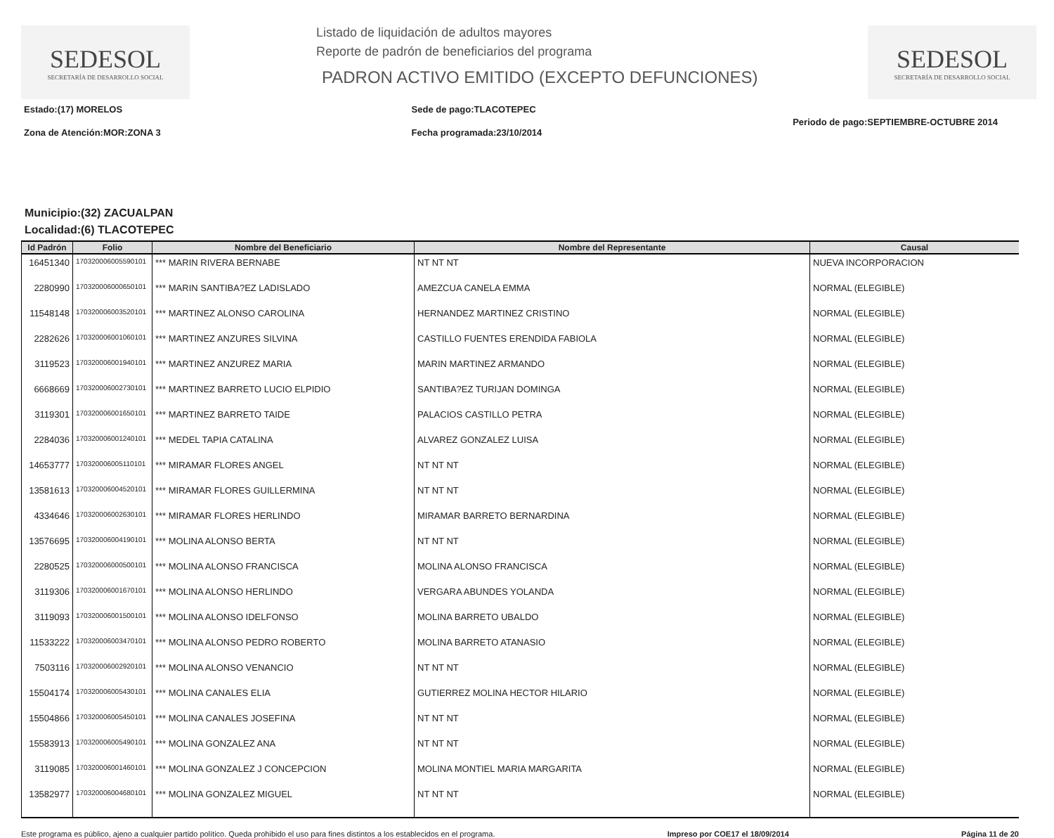SEDESOL
SECRETARÍA DE DESARROLLO SOCIAL
Listado de liquidación de adultos mayores
Reporte de padrón de beneficiarios del programa
PADRON ACTIVO EMITIDO (EXCEPTO DEFUNCIONES)
SEDESOL
SECRETARÍA DE DESARROLLO SOCIAL
Estado:(17) MORELOS
Zona de Atención:MOR:ZONA 3
Sede de pago:TLACOTEPEC
Fecha programada:23/10/2014
Periodo de pago:SEPTIEMBRE-OCTUBRE 2014
Municipio:(32) ZACUALPAN
Localidad:(6) TLACOTEPEC
| Id Padrón | Folio | Nombre del Beneficiario | Nombre del Representante | Causal |
| --- | --- | --- | --- | --- |
| 16451340 | 170320006005590101 | *** MARIN RIVERA BERNABE | NT NT NT | NUEVA INCORPORACION |
| 2280990 | 170320006000650101 | *** MARIN SANTIBA?EZ LADISLADO | AMEZCUA CANELA EMMA | NORMAL (ELEGIBLE) |
| 11548148 | 170320006003520101 | *** MARTINEZ ALONSO CAROLINA | HERNANDEZ MARTINEZ CRISTINO | NORMAL (ELEGIBLE) |
| 2282626 | 170320006001060101 | *** MARTINEZ ANZURES SILVINA | CASTILLO FUENTES ERENDIDA FABIOLA | NORMAL (ELEGIBLE) |
| 3119523 | 170320006001940101 | *** MARTINEZ ANZUREZ MARIA | MARIN MARTINEZ ARMANDO | NORMAL (ELEGIBLE) |
| 6668669 | 170320006002730101 | *** MARTINEZ BARRETO LUCIO ELPIDIO | SANTIBA?EZ TURIJAN DOMINGA | NORMAL (ELEGIBLE) |
| 3119301 | 170320006001650101 | *** MARTINEZ BARRETO TAIDE | PALACIOS CASTILLO PETRA | NORMAL (ELEGIBLE) |
| 2284036 | 170320006001240101 | *** MEDEL TAPIA CATALINA | ALVAREZ GONZALEZ LUISA | NORMAL (ELEGIBLE) |
| 14653777 | 170320006005110101 | *** MIRAMAR FLORES ANGEL | NT NT NT | NORMAL (ELEGIBLE) |
| 13581613 | 170320006004520101 | *** MIRAMAR FLORES GUILLERMINA | NT NT NT | NORMAL (ELEGIBLE) |
| 4334646 | 170320006002630101 | *** MIRAMAR FLORES HERLINDO | MIRAMAR BARRETO BERNARDINA | NORMAL (ELEGIBLE) |
| 13576695 | 170320006004190101 | *** MOLINA ALONSO BERTA | NT NT NT | NORMAL (ELEGIBLE) |
| 2280525 | 170320006000500101 | *** MOLINA ALONSO FRANCISCA | MOLINA ALONSO FRANCISCA | NORMAL (ELEGIBLE) |
| 3119306 | 170320006001670101 | *** MOLINA ALONSO HERLINDO | VERGARA ABUNDES YOLANDA | NORMAL (ELEGIBLE) |
| 3119093 | 170320006001500101 | *** MOLINA ALONSO IDELFONSO | MOLINA BARRETO UBALDO | NORMAL (ELEGIBLE) |
| 11533222 | 170320006003470101 | *** MOLINA ALONSO PEDRO ROBERTO | MOLINA BARRETO ATANASIO | NORMAL (ELEGIBLE) |
| 7503116 | 170320006002920101 | *** MOLINA ALONSO VENANCIO | NT NT NT | NORMAL (ELEGIBLE) |
| 15504174 | 170320006005430101 | *** MOLINA CANALES ELIA | GUTIERREZ MOLINA HECTOR HILARIO | NORMAL (ELEGIBLE) |
| 15504866 | 170320006005450101 | *** MOLINA CANALES JOSEFINA | NT NT NT | NORMAL (ELEGIBLE) |
| 15583913 | 170320006005490101 | *** MOLINA GONZALEZ ANA | NT NT NT | NORMAL (ELEGIBLE) |
| 3119085 | 170320006001460101 | *** MOLINA GONZALEZ J CONCEPCION | MOLINA MONTIEL MARIA MARGARITA | NORMAL (ELEGIBLE) |
| 13582977 | 170320006004680101 | *** MOLINA GONZALEZ MIGUEL | NT NT NT | NORMAL (ELEGIBLE) |
Este programa es público, ajeno a cualquier partido político. Queda prohibido el uso para fines distintos a los establecidos en el programa. Impreso por COE17 el 18/09/2014 Página 11 de 20